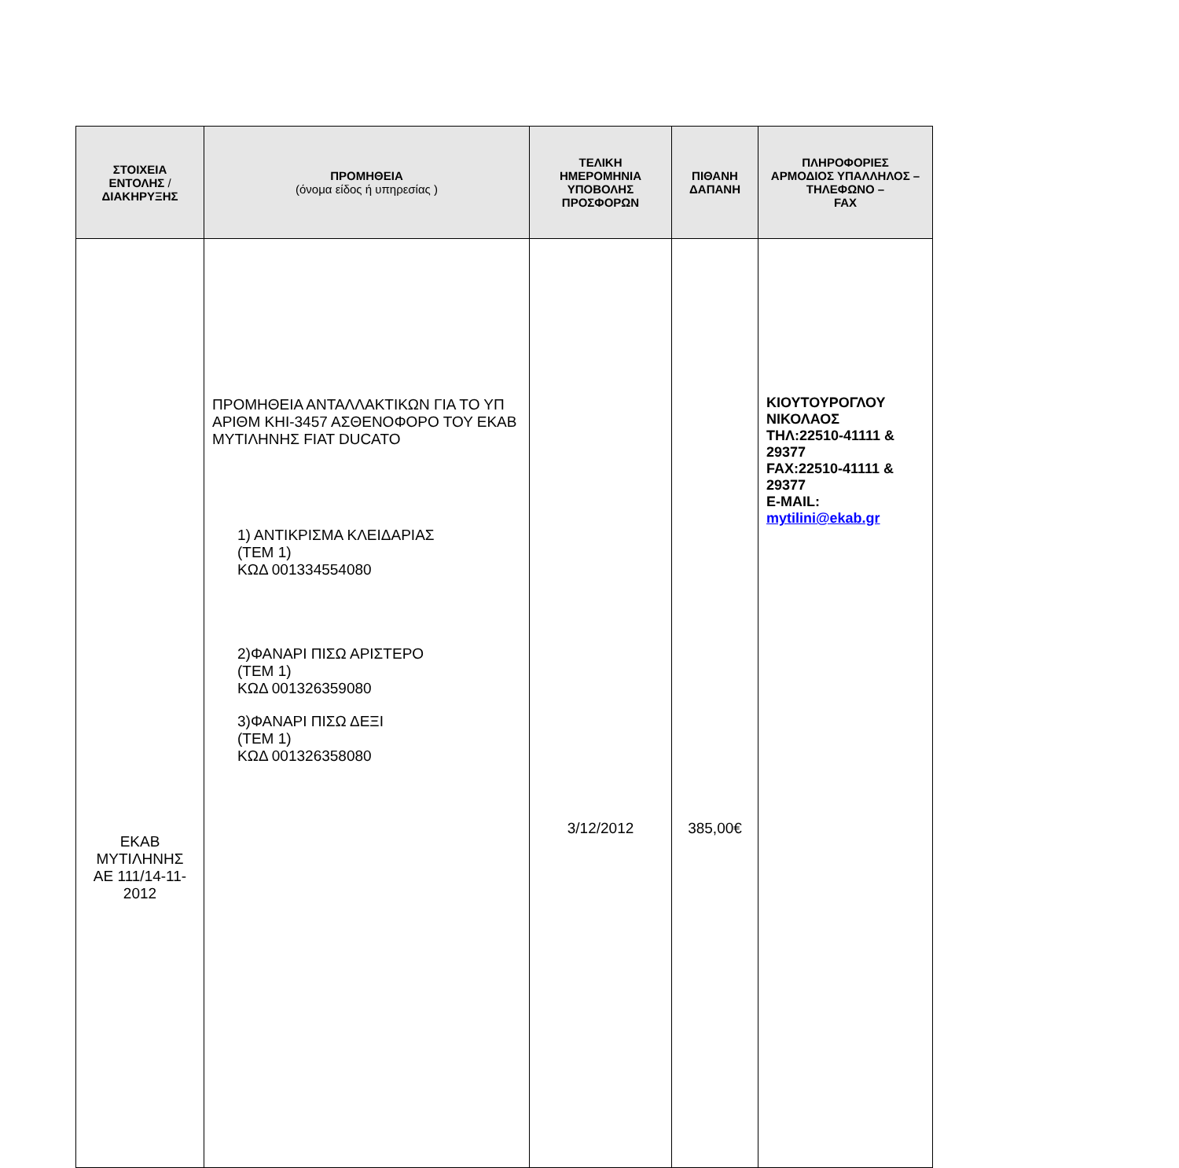| ΣΤΟΙΧΕΙΑ ΕΝΤΟΛΗΣ / ΔΙΑΚΗΡΥΞΗΣ | ΠΡΟΜΗΘΕΙΑ (όνομα είδος ή υπηρεσίας ) | ΤΕΛΙΚΗ ΗΜΕΡΟΜΗΝΙΑ ΥΠΟΒΟΛΗΣ ΠΡΟΣΦΟΡΩΝ | ΠΙΘΑΝΗ ΔΑΠΑΝΗ | ΠΛΗΡΟΦΟΡΙΕΣ ΑΡΜΟΔΙΟΣ ΥΠΑΛΛΗΛΟΣ – ΤΗΛΕΦΩΝΟ – FAX |
| --- | --- | --- | --- | --- |
| ΕΚΑΒ ΜΥΤΙΛΗΝΗΣ ΑΕ 111/14-11- 2012 | ΠΡΟΜΗΘΕΙΑ ΑΝΤΑΛΛΑΚΤΙΚΩΝ ΓΙΑ ΤΟ ΥΠ ΑΡΙΘΜ ΚΗΙ-3457 ΑΣΘΕΝΟΦΟΡΟ ΤΟΥ ΕΚΑΒ ΜΥΤΙΛΗΝΗΣ FIAT DUCATO 1) ΑΝΤΙΚΡΙΣΜΑ ΚΛΕΙΔΑΡΙΑΣ (ΤΕΜ 1) ΚΩΔ 001334554080 2)ΦΑΝΑΡΙ ΠΙΣΩ ΑΡΙΣΤΕΡΟ (ΤΕΜ 1) ΚΩΔ 001326359080 3)ΦΑΝΑΡΙ ΠΙΣΩ ΔΕΞΙ (ΤΕΜ 1) ΚΩΔ 001326358080 | 3/12/2012 | 385,00€ | ΚΙΟΥΤΟΥΡΟΓΛΟΥ ΝΙΚΟΛΑΟΣ ΤΗΛ:22510-41111 & 29377 FAX:22510-41111 & 29377 E-MAIL: mytilini@ekab.gr |